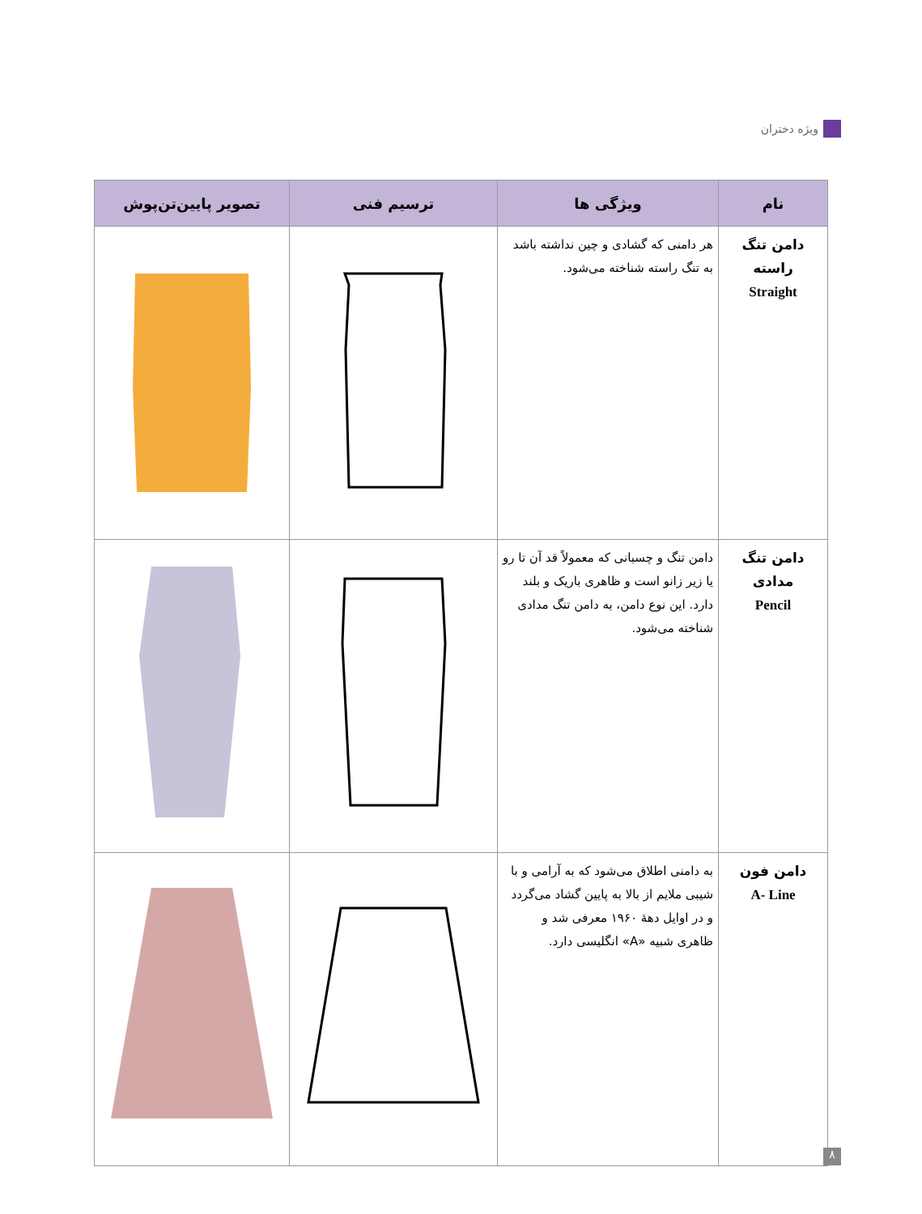ویژه دختران
| نام | ویژگی ها | ترسیم فنی | تصویر پایین‌تن‌پوش |
| --- | --- | --- | --- |
| دامن تنگ راسته Straight | هر دامنی که گشادی و چین نداشته باشد به تنگ راسته شناخته می‌شود. | | |
| دامن تنگ مدادی Pencil | دامن تنگ و چسبانی که معمولاً قد آن تا رو یا زیر زانو است و ظاهری باریک و بلند دارد. این نوع دامن، به دامن تنگ مدادی شناخته می‌شود. | | |
| دامن فون A- Line | به دامنی اطلاق می‌شود که به آرامی و با شیبی ملایم از بالا به پایین گشاد می‌گردد و در اوایل دههٔ ۱۹۶۰ معرفی شد و ظاهری شبیه «A» انگلیسی دارد. | | |
۸